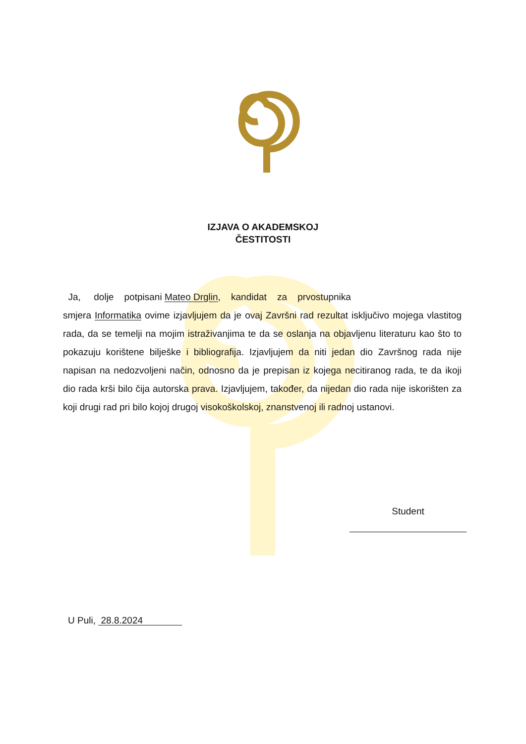IZJAVA O AKADEMSKOJ
ČESTITOSTI
Ja, dolje potpisani Mateo Drglin, kandidat za prvostupnika
smjera Informatika ovime izjavljujem da je ovaj Završni rad rezultat isključivo mojega vlastitog rada, da se temelji na mojim istraživanjima te da se oslanja na objavljenu literaturu kao što to pokazuju korištene bilješke i bibliografija. Izjavljujem da niti jedan dio Završnog rada nije napisan na nedozvoljeni način, odnosno da je prepisan iz kojega necitiranog rada, te da ikoji dio rada krši bilo čija autorska prava. Izjavljujem, također, da nijedan dio rada nije iskorišten za koji drugi rad pri bilo kojoj drugoj visokoškolskoj, znanstvenoj ili radnoj ustanovi.
Student
U Puli, 28.8.2024